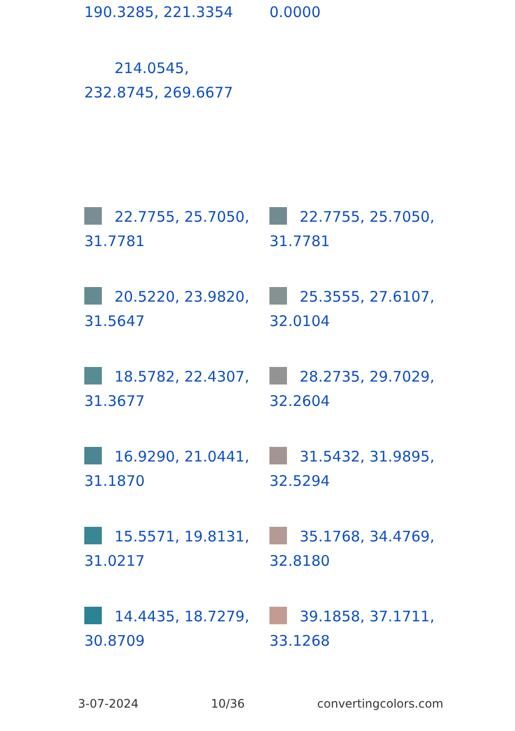190.3285, 221.3354 0.0000
214.0545,
232.8745, 269.6677
22.7755, 25.7050, 31.7781
22.7755, 25.7050, 31.7781
20.5220, 23.9820, 31.5647
25.3555, 27.6107, 32.0104
18.5782, 22.4307, 31.3677
28.2735, 29.7029, 32.2604
16.9290, 21.0441, 31.1870
31.5432, 31.9895, 32.5294
15.5571, 19.8131, 31.0217
35.1768, 34.4769, 32.8180
14.4435, 18.7279, 30.8709
39.1858, 37.1711, 33.1268
3-07-2024 10/36 convertingcolors.com